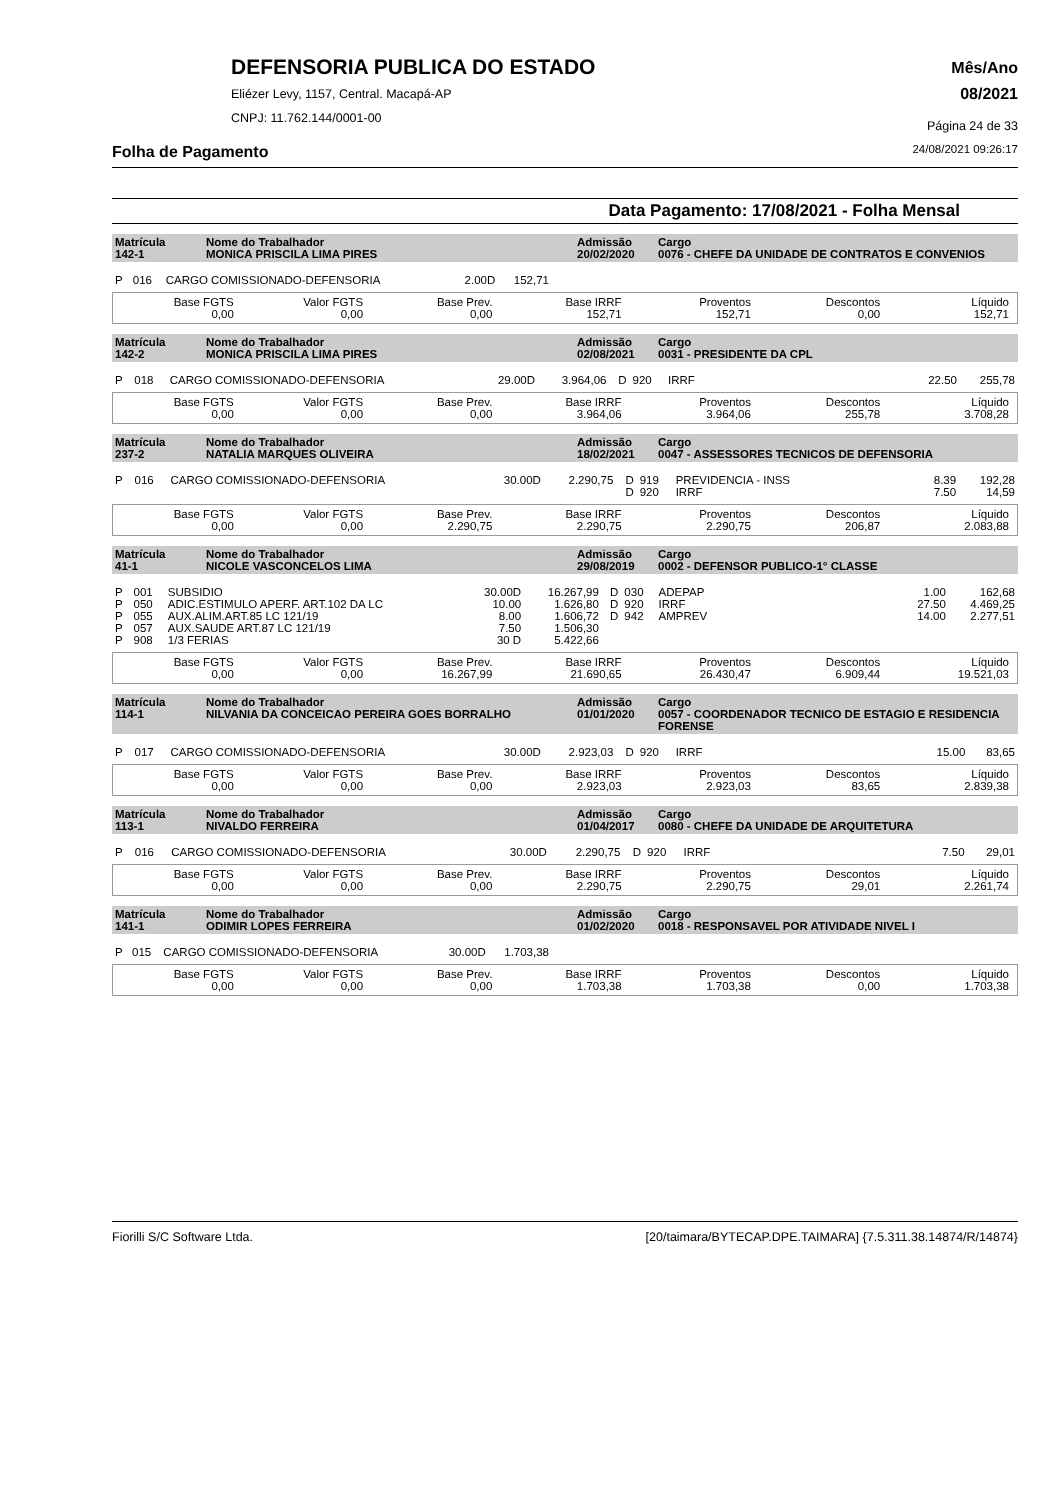DEFENSORIA PUBLICA DO ESTADO
Eliézer Levy, 1157, Central. Macapá-AP
CNPJ: 11.762.144/0001-00
Mês/Ano
08/2021
Página 24 de 33
Folha de Pagamento 24/08/2021 09:26:17
Data Pagamento: 17/08/2021 - Folha Mensal
| Matrícula 142-1 | Nome do Trabalhador MONICA PRISCILA LIMA PIRES | Admissão 20/02/2020 | Cargo 0076 - CHEFE DA UNIDADE DE CONTRATOS E CONVENIOS |
| P | 016 | CARGO COMISSIONADO-DEFENSORIA | 2.00D | 152,71 | |
| Base FGTS 0,00 | Valor FGTS 0,00 | Base Prev. 0,00 | Base IRRF 152,71 | Proventos 152,71 | Descontos 0,00 | Líquido 152,71 |
| Matrícula 142-2 | Nome do Trabalhador MONICA PRISCILA LIMA PIRES | Admissão 02/08/2021 | Cargo 0031 - PRESIDENTE DA CPL |
| P | 018 | CARGO COMISSIONADO-DEFENSORIA | 29.00D | 3.964,06 | D | 920 | IRRF | 22.50 | 255,78 |
| Base FGTS 0,00 | Valor FGTS 0,00 | Base Prev. 0,00 | Base IRRF 3.964,06 | Proventos 3.964,06 | Descontos 255,78 | Líquido 3.708,28 |
| Matrícula 237-2 | Nome do Trabalhador NATALIA MARQUES OLIVEIRA | Admissão 18/02/2021 | Cargo 0047 - ASSESSORES TECNICOS DE DEFENSORIA |
| P | 016 | CARGO COMISSIONADO-DEFENSORIA | 30.00D | 2.290,75 | D | 919 | PREVIDENCIA - INSS | 8.39 | 192,28 |
| | | | | | D | 920 | IRRF | 7.50 | 14,59 |
| Base FGTS 0,00 | Valor FGTS 0,00 | Base Prev. 2.290,75 | Base IRRF 2.290,75 | Proventos 2.290,75 | Descontos 206,87 | Líquido 2.083,88 |
| Matrícula 41-1 | Nome do Trabalhador NICOLE VASCONCELOS LIMA | Admissão 29/08/2019 | Cargo 0002 - DEFENSOR PUBLICO-1° CLASSE |
| P | 001 | SUBSIDIO | 30.00D | 16.267,99 | D | 030 | ADEPAP | 1.00 | 162,68 |
| P | 050 | ADIC.ESTIMULO APERF. ART.102 DA LC | 10.00 | 1.626,80 | D | 920 | IRRF | 27.50 | 4.469,25 |
| P | 055 | AUX.ALIM.ART.85 LC 121/19 | 8.00 | 1.606,72 | D | 942 | AMPREV | 14.00 | 2.277,51 |
| P | 057 | AUX.SAUDE ART.87 LC 121/19 | 7.50 | 1.506,30 | | | | | |
| P | 908 | 1/3 FERIAS | 30 D | 5.422,66 | | | | | |
| Base FGTS 0,00 | Valor FGTS 0,00 | Base Prev. 16.267,99 | Base IRRF 21.690,65 | Proventos 26.430,47 | Descontos 6.909,44 | Líquido 19.521,03 |
| Matrícula 114-1 | Nome do Trabalhador NILVANIA DA CONCEICAO PEREIRA GOES BORRALHO | Admissão 01/01/2020 | Cargo 0057 - COORDENADOR TECNICO DE ESTAGIO E RESIDENCIA FORENSE |
| P | 017 | CARGO COMISSIONADO-DEFENSORIA | 30.00D | 2.923,03 | D | 920 | IRRF | 15.00 | 83,65 |
| Base FGTS 0,00 | Valor FGTS 0,00 | Base Prev. 0,00 | Base IRRF 2.923,03 | Proventos 2.923,03 | Descontos 83,65 | Líquido 2.839,38 |
| Matrícula 113-1 | Nome do Trabalhador NIVALDO FERREIRA | Admissão 01/04/2017 | Cargo 0080 - CHEFE DA UNIDADE DE ARQUITETURA |
| P | 016 | CARGO COMISSIONADO-DEFENSORIA | 30.00D | 2.290,75 | D | 920 | IRRF | 7.50 | 29,01 |
| Base FGTS 0,00 | Valor FGTS 0,00 | Base Prev. 0,00 | Base IRRF 2.290,75 | Proventos 2.290,75 | Descontos 29,01 | Líquido 2.261,74 |
| Matrícula 141-1 | Nome do Trabalhador ODIMIR LOPES FERREIRA | Admissão 01/02/2020 | Cargo 0018 - RESPONSAVEL POR ATIVIDADE NIVEL I |
| P | 015 | CARGO COMISSIONADO-DEFENSORIA | 30.00D | 1.703,38 | |
| Base FGTS 0,00 | Valor FGTS 0,00 | Base Prev. 0,00 | Base IRRF 1.703,38 | Proventos 1.703,38 | Descontos 0,00 | Líquido 1.703,38 |
Fiorilli S/C Software Ltda. [20/taimara/BYTECAP.DPE.TAIMARA] {7.5.311.38.14874/R/14874}